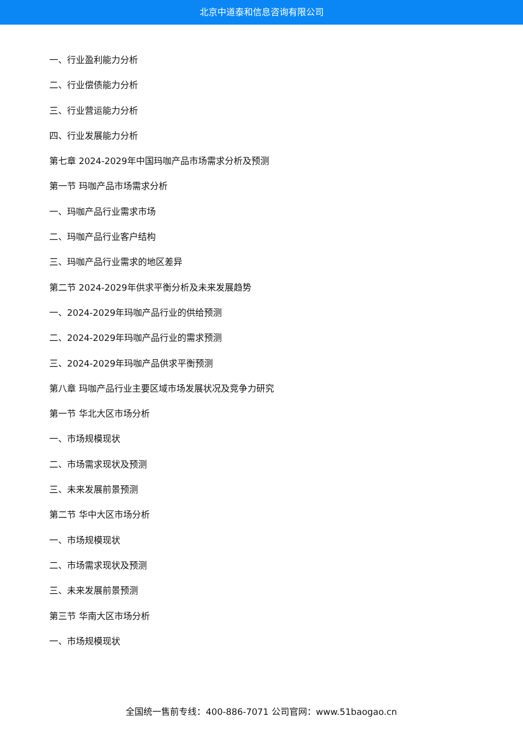北京中道泰和信息咨询有限公司
一、行业盈利能力分析
二、行业偿债能力分析
三、行业营运能力分析
四、行业发展能力分析
第七章 2024-2029年中国玛咖产品市场需求分析及预测
第一节 玛咖产品市场需求分析
一、玛咖产品行业需求市场
二、玛咖产品行业客户结构
三、玛咖产品行业需求的地区差异
第二节 2024-2029年供求平衡分析及未来发展趋势
一、2024-2029年玛咖产品行业的供给预测
二、2024-2029年玛咖产品行业的需求预测
三、2024-2029年玛咖产品供求平衡预测
第八章 玛咖产品行业主要区域市场发展状况及竞争力研究
第一节 华北大区市场分析
一、市场规模现状
二、市场需求现状及预测
三、未来发展前景预测
第二节 华中大区市场分析
一、市场规模现状
二、市场需求现状及预测
三、未来发展前景预测
第三节 华南大区市场分析
一、市场规模现状
全国统一售前专线：400-886-7071 公司官网：www.51baogao.cn